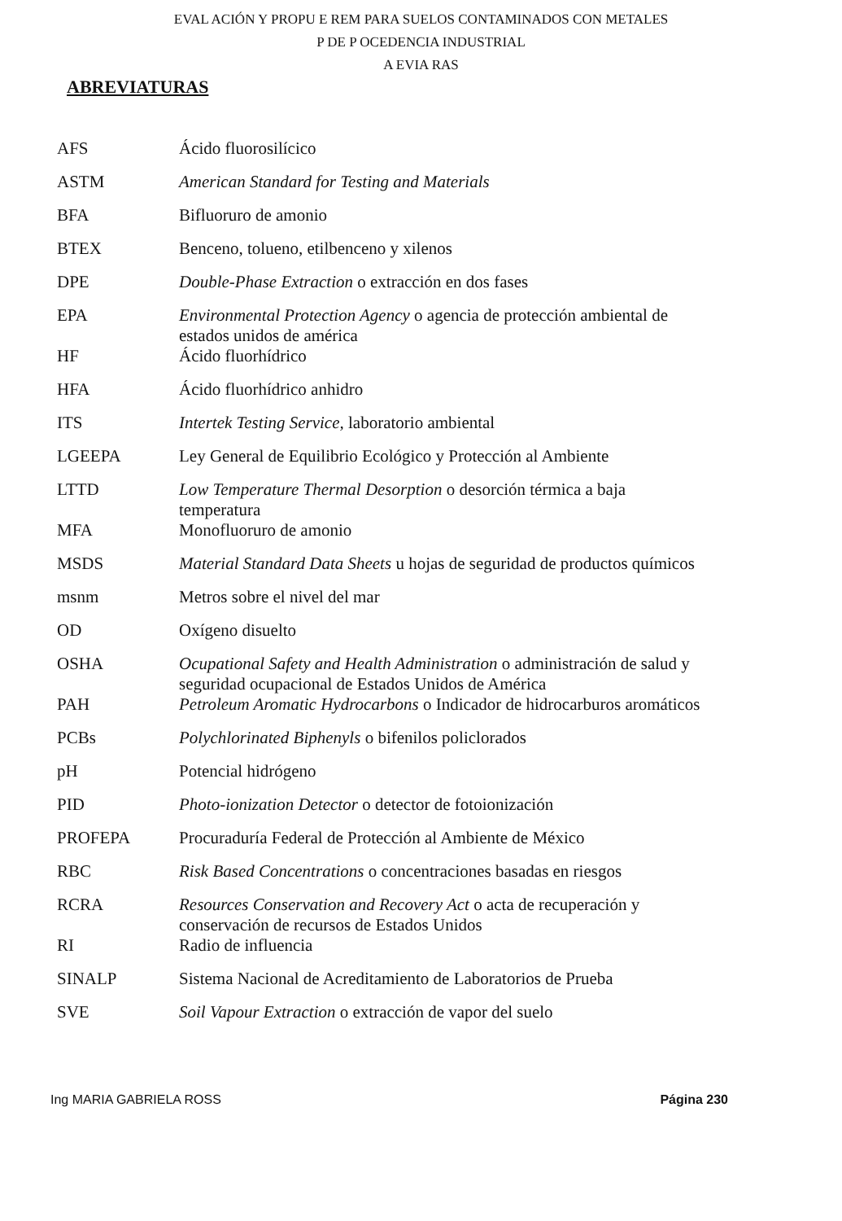EVAL ACIÓN Y PROPU E REM PARA SUELOS CONTAMINADOS CON METALES
P DE P OCEDENCIA INDUSTRIAL
A EVIA RAS
ABREVIATURAS
| AFS | Ácido fluorosilícico |
| ASTM | American Standard for Testing and Materials |
| BFA | Bifluoruro de amonio |
| BTEX | Benceno, tolueno, etilbenceno y xilenos |
| DPE | Double-Phase Extraction o extracción en dos fases |
| EPA | Environmental Protection Agency o agencia de protección ambiental de estados unidos de américa |
| HF | Ácido fluorhídrico |
| HFA | Ácido fluorhídrico anhidro |
| ITS | Intertek Testing Service, laboratorio ambiental |
| LGEEPA | Ley General de Equilibrio Ecológico y Protección al Ambiente |
| LTTD | Low Temperature Thermal Desorption o desorción térmica a baja temperatura |
| MFA | Monofluoruro de amonio |
| MSDS | Material Standard Data Sheets u hojas de seguridad de productos químicos |
| msnm | Metros sobre el nivel del mar |
| OD | Oxígeno disuelto |
| OSHA | Ocupational Safety and Health Administration o administración de salud y seguridad ocupacional de Estados Unidos de América |
| PAH | Petroleum Aromatic Hydrocarbons o Indicador de hidrocarburos aromáticos |
| PCBs | Polychlorinated Biphenyls o bifenilos policlorados |
| pH | Potencial hidrógeno |
| PID | Photo-ionization Detector o detector de fotoionización |
| PROFEPA | Procuraduría Federal de Protección al Ambiente de México |
| RBC | Risk Based Concentrations o concentraciones basadas en riesgos |
| RCRA | Resources Conservation and Recovery Act o acta de recuperación y conservación de recursos de Estados Unidos |
| RI | Radio de influencia |
| SINALP | Sistema Nacional de Acreditamiento de Laboratorios de Prueba |
| SVE | Soil Vapour Extraction o extracción de vapor del suelo |
Ing MARIA GABRIELA ROSS Página 230